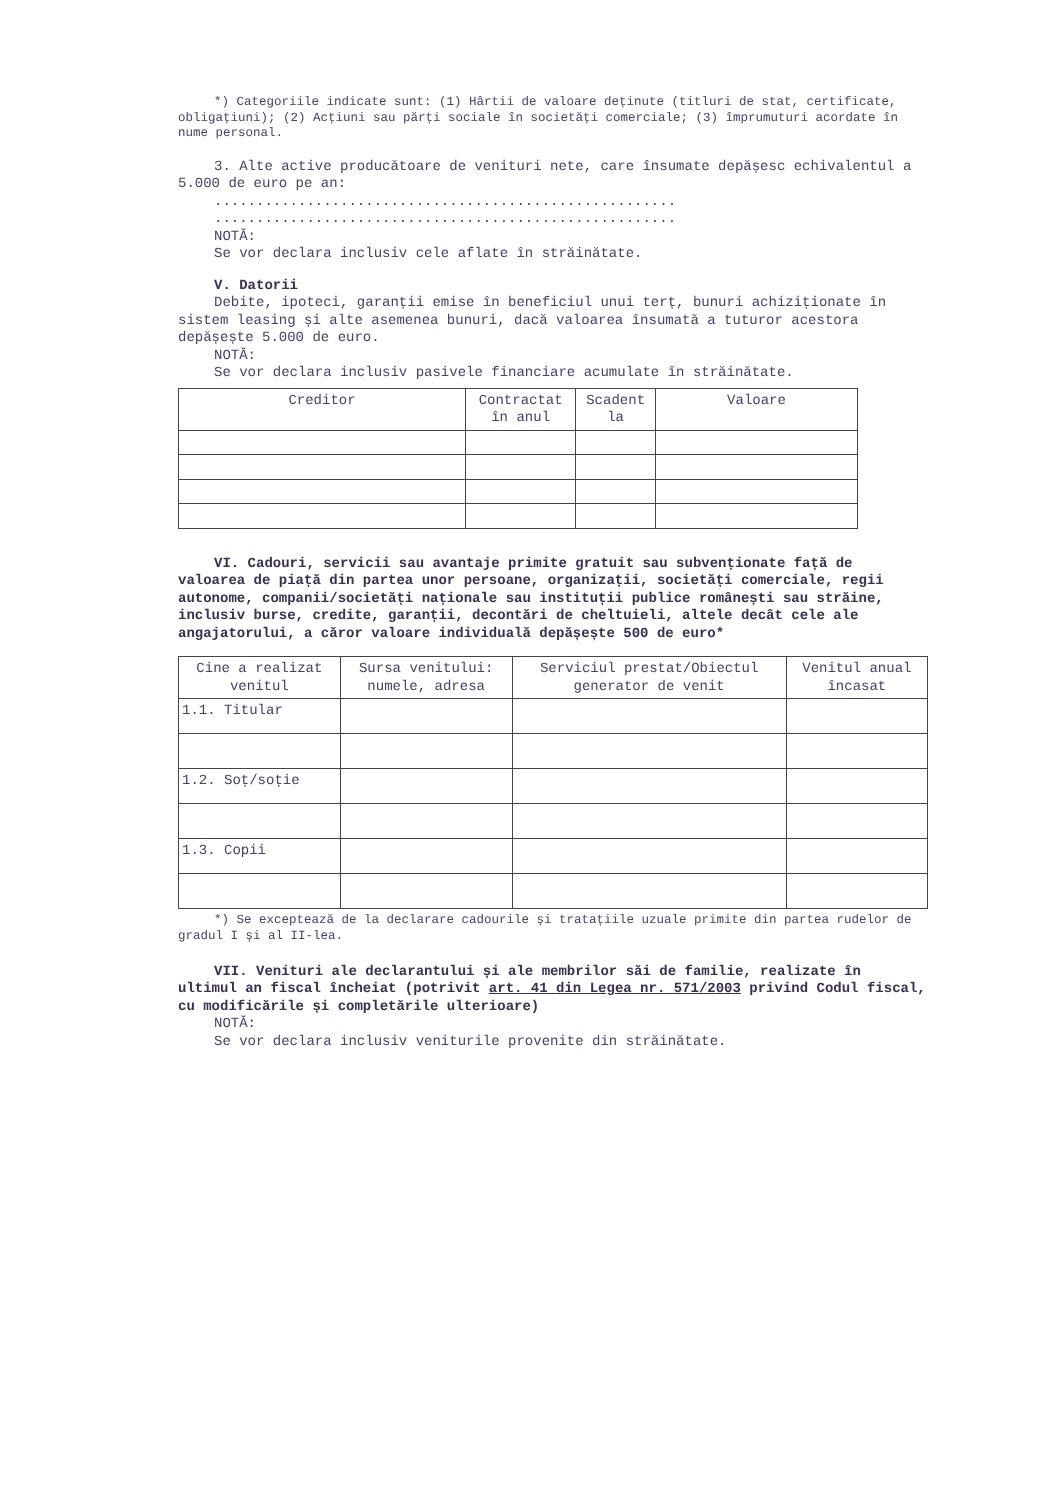*) Categoriile indicate sunt: (1) Hârtii de valoare deținute (titluri de stat, certificate, obligațiuni); (2) Acțiuni sau părți sociale în societăți comerciale; (3) împrumuturi acordate în nume personal.
3. Alte active producătoare de venituri nete, care însumate depășesc echivalentul a 5.000 de euro pe an:
.......................................................
.......................................................
NOTĂ:
Se vor declara inclusiv cele aflate în străinătate.
V. Datorii
Debite, ipoteci, garanții emise în beneficiul unui terț, bunuri achiziționate în sistem leasing și alte asemenea bunuri, dacă valoarea însumată a tuturor acestora depășește 5.000 de euro.
NOTĂ:
Se vor declara inclusiv pasivele financiare acumulate în străinătate.
| Creditor | Contractat în anul | Scadent la | Valoare |
| --- | --- | --- | --- |
VI. Cadouri, servicii sau avantaje primite gratuit sau subvenționate față de valoarea de piață din partea unor persoane, organizații, societăți comerciale, regii autonome, companii/societăți naționale sau instituții publice românești sau străine, inclusiv burse, credite, garanții, decontări de cheltuieli, altele decât cele ale angajatorului, a căror valoare individuală depășește 500 de euro*
| Cine a realizat venitul | Sursa venitului: numele, adresa | Serviciul prestat/Obiectul generator de venit | Venitul anual încasat |
| --- | --- | --- | --- |
| 1.1. Titular | | | |
| 1.2. Soț/soție | | | |
| 1.3. Copii | | | |
*) Se exceptează de la declarare cadourile și tratațiile uzuale primite din partea rudelor de gradul I și al II-lea.
VII. Venituri ale declarantului și ale membrilor săi de familie, realizate în ultimul an fiscal încheiat (potrivit art. 41 din Legea nr. 571/2003 privind Codul fiscal, cu modificările și completările ulterioare)
NOTĂ:
Se vor declara inclusiv veniturile provenite din străinătate.